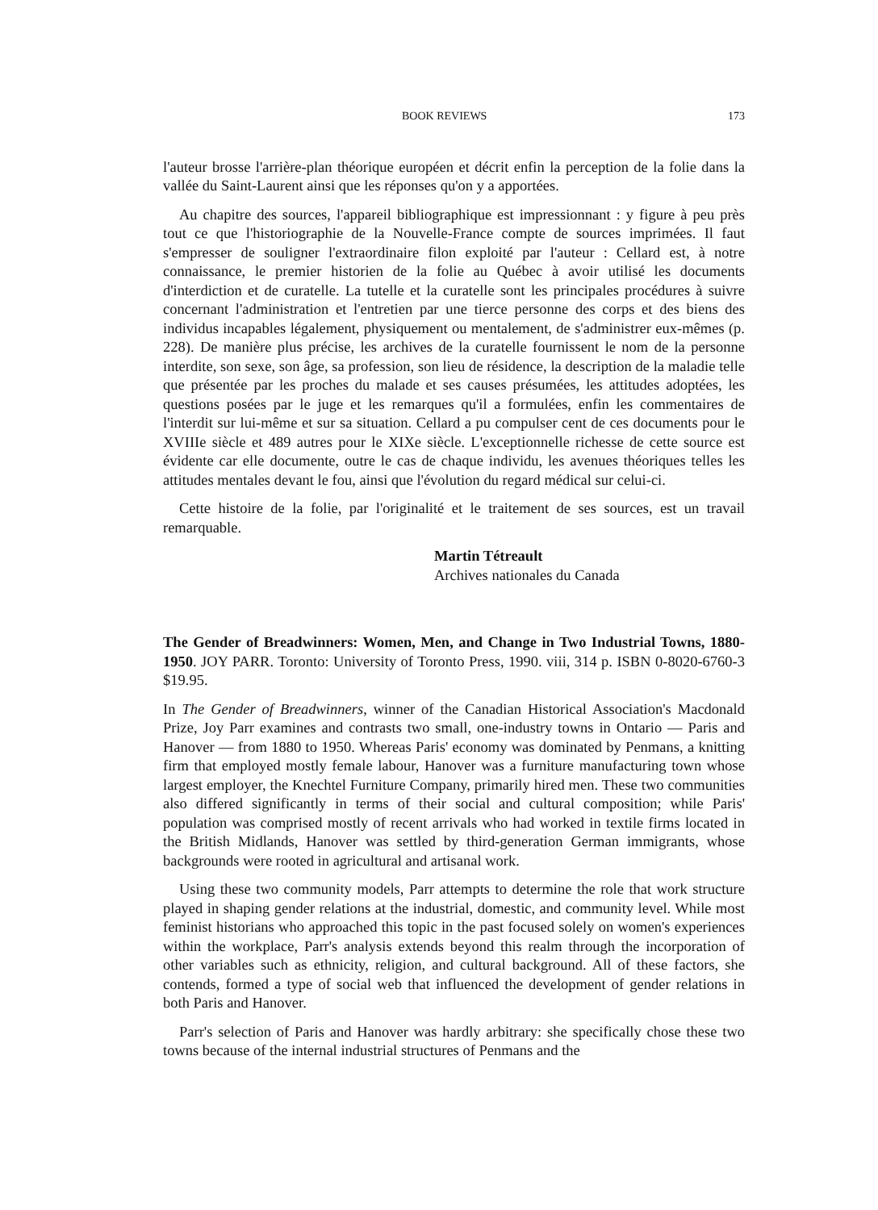BOOK REVIEWS 173
l'auteur brosse l'arrière-plan théorique européen et décrit enfin la perception de la folie dans la vallée du Saint-Laurent ainsi que les réponses qu'on y a apportées.
Au chapitre des sources, l'appareil bibliographique est impressionnant : y figure à peu près tout ce que l'historiographie de la Nouvelle-France compte de sources imprimées. Il faut s'empresser de souligner l'extraordinaire filon exploité par l'auteur : Cellard est, à notre connaissance, le premier historien de la folie au Québec à avoir utilisé les documents d'interdiction et de curatelle. La tutelle et la curatelle sont les principales procédures à suivre concernant l'administration et l'entretien par une tierce personne des corps et des biens des individus incapables légalement, physiquement ou mentalement, de s'administrer eux-mêmes (p. 228). De manière plus précise, les archives de la curatelle fournissent le nom de la personne interdite, son sexe, son âge, sa profession, son lieu de résidence, la description de la maladie telle que présentée par les proches du malade et ses causes présumées, les attitudes adoptées, les questions posées par le juge et les remarques qu'il a formulées, enfin les commentaires de l'interdit sur lui-même et sur sa situation. Cellard a pu compulser cent de ces documents pour le XVIIIe siècle et 489 autres pour le XIXe siècle. L'exceptionnelle richesse de cette source est évidente car elle documente, outre le cas de chaque individu, les avenues théoriques telles les attitudes mentales devant le fou, ainsi que l'évolution du regard médical sur celui-ci.
Cette histoire de la folie, par l'originalité et le traitement de ses sources, est un travail remarquable.
Martin Tétreault
Archives nationales du Canada
The Gender of Breadwinners: Women, Men, and Change in Two Industrial Towns, 1880-1950. JOY PARR. Toronto: University of Toronto Press, 1990. viii, 314 p. ISBN 0-8020-6760-3 $19.95.
In The Gender of Breadwinners, winner of the Canadian Historical Association's Macdonald Prize, Joy Parr examines and contrasts two small, one-industry towns in Ontario — Paris and Hanover — from 1880 to 1950. Whereas Paris' economy was dominated by Penmans, a knitting firm that employed mostly female labour, Hanover was a furniture manufacturing town whose largest employer, the Knechtel Furniture Company, primarily hired men. These two communities also differed significantly in terms of their social and cultural composition; while Paris' population was comprised mostly of recent arrivals who had worked in textile firms located in the British Midlands, Hanover was settled by third-generation German immigrants, whose backgrounds were rooted in agricultural and artisanal work.
Using these two community models, Parr attempts to determine the role that work structure played in shaping gender relations at the industrial, domestic, and community level. While most feminist historians who approached this topic in the past focused solely on women's experiences within the workplace, Parr's analysis extends beyond this realm through the incorporation of other variables such as ethnicity, religion, and cultural background. All of these factors, she contends, formed a type of social web that influenced the development of gender relations in both Paris and Hanover.
Parr's selection of Paris and Hanover was hardly arbitrary: she specifically chose these two towns because of the internal industrial structures of Penmans and the